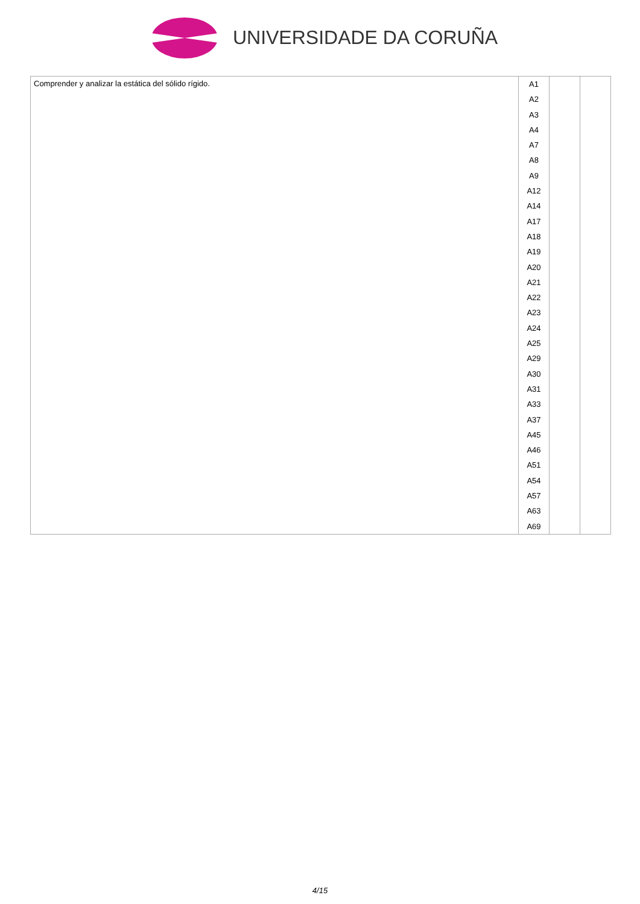UNIVERSIDADE DA CORUÑA
| Comprender y analizar la estática del sólido rígido. | A1 A2 A3 A4 A7 A8 A9 A12 A14 A17 A18 A19 A20 A21 A22 A23 A24 A25 A29 A30 A31 A33 A37 A45 A46 A51 A54 A57 A63 A69 | | |
4/15